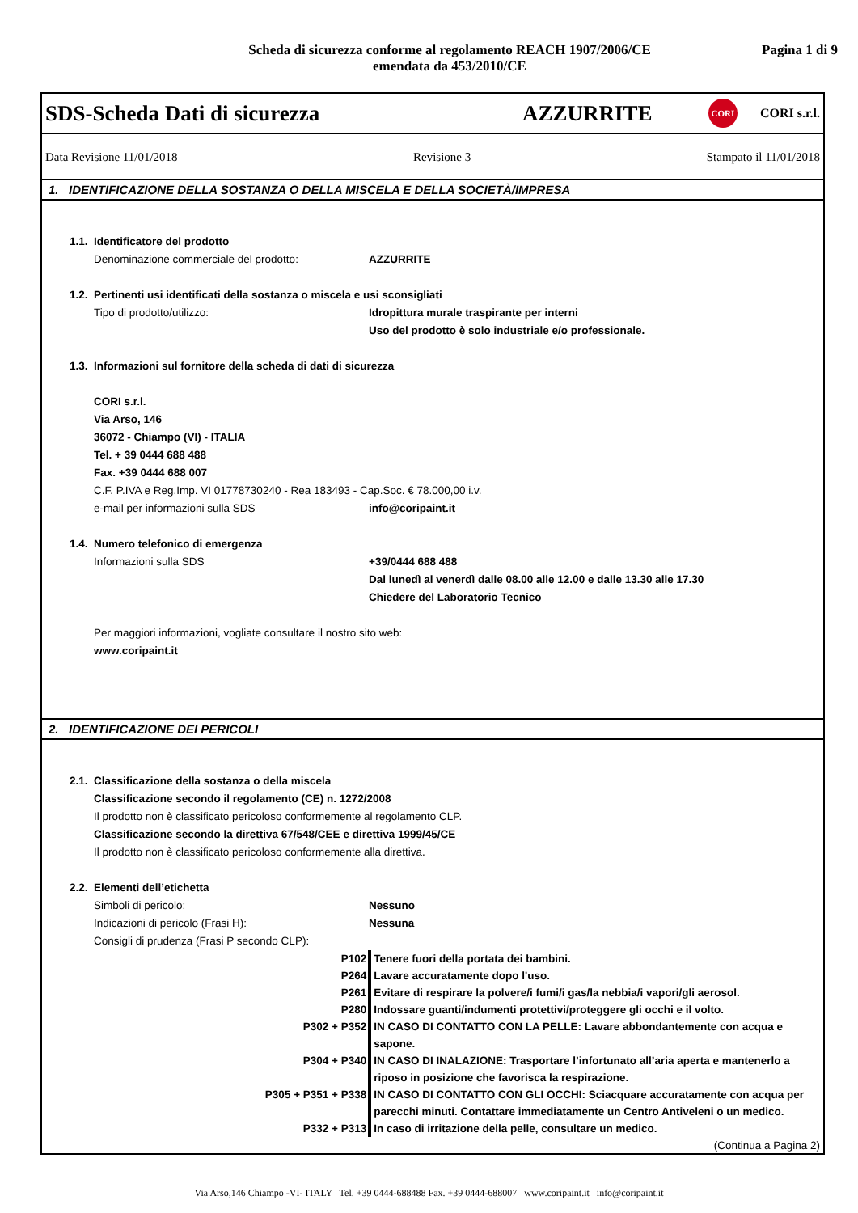Scheda di sicurezza conforme al regolamento REACH 1907/2006/CE
emendata da 453/2010/CE
Pagina 1 di 9
SDS-Scheda Dati di sicurezza
AZZURRITE
CORI
CORI s.r.l.
Data Revisione 11/01/2018 Revisione 3 Stampato il 11/01/2018
1. IDENTIFICAZIONE DELLA SOSTANZA O DELLA MISCELA E DELLA SOCIETÀ/IMPRESA
1.1. Identificatore del prodotto
Denominazione commerciale del prodotto: AZZURRITE
1.2. Pertinenti usi identificati della sostanza o miscela e usi sconsigliati
Tipo di prodotto/utilizzo: Idropittura murale traspirante per interni
Uso del prodotto è solo industriale e/o professionale.
1.3. Informazioni sul fornitore della scheda di dati di sicurezza
CORI s.r.l.
Via Arso, 146
36072 - Chiampo (VI) - ITALIA
Tel. + 39 0444 688 488
Fax. +39 0444 688 007
C.F. P.IVA e Reg.Imp. VI 01778730240 - Rea 183493 - Cap.Soc. € 78.000,00 i.v.
e-mail per informazioni sulla SDS info@coripaint.it
1.4. Numero telefonico di emergenza
Informazioni sulla SDS +39/0444 688 488
Dal lunedì al venerdì dalle 08.00 alle 12.00 e dalle 13.30 alle 17.30
Chiedere del Laboratorio Tecnico
Per maggiori informazioni, vogliate consultare il nostro sito web:
www.coripaint.it
2. IDENTIFICAZIONE DEI PERICOLI
2.1. Classificazione della sostanza o della miscela
Classificazione secondo il regolamento (CE) n. 1272/2008
Il prodotto non è classificato pericoloso conformemente al regolamento CLP.
Classificazione secondo la direttiva 67/548/CEE e direttiva 1999/45/CE
Il prodotto non è classificato pericoloso conformemente alla direttiva.
2.2. Elementi dell’etichetta
Simboli di pericolo: Nessuno
Indicazioni di pericolo (Frasi H): Nessuna
Consigli di prudenza (Frasi P secondo CLP):
P102 Tenere fuori della portata dei bambini.
P264 Lavare accuratamente dopo l'uso.
P261 Evitare di respirare la polvere/i fumi/i gas/la nebbia/i vapori/gli aerosol.
P280 Indossare guanti/indumenti protettivi/proteggere gli occhi e il volto.
P302 + P352 IN CASO DI CONTATTO CON LA PELLE: Lavare abbondantemente con acqua e sapone.
P304 + P340 IN CASO DI INALAZIONE: Trasportare l’infortunato all’aria aperta e mantenerlo a riposo in posizione che favorisca la respirazione.
P305 + P351 + P338 IN CASO DI CONTATTO CON GLI OCCHI: Sciacquare accuratamente con acqua per parecchi minuti. Contattare immediatamente un Centro Antiveleni o un medico.
P332 + P313 In caso di irritazione della pelle, consultare un medico.
(Continua a Pagina 2)
Via Arso,146 Chiampo -VI- ITALY Tel. +39 0444-688488 Fax. +39 0444-688007 www.coripaint.it info@coripaint.it